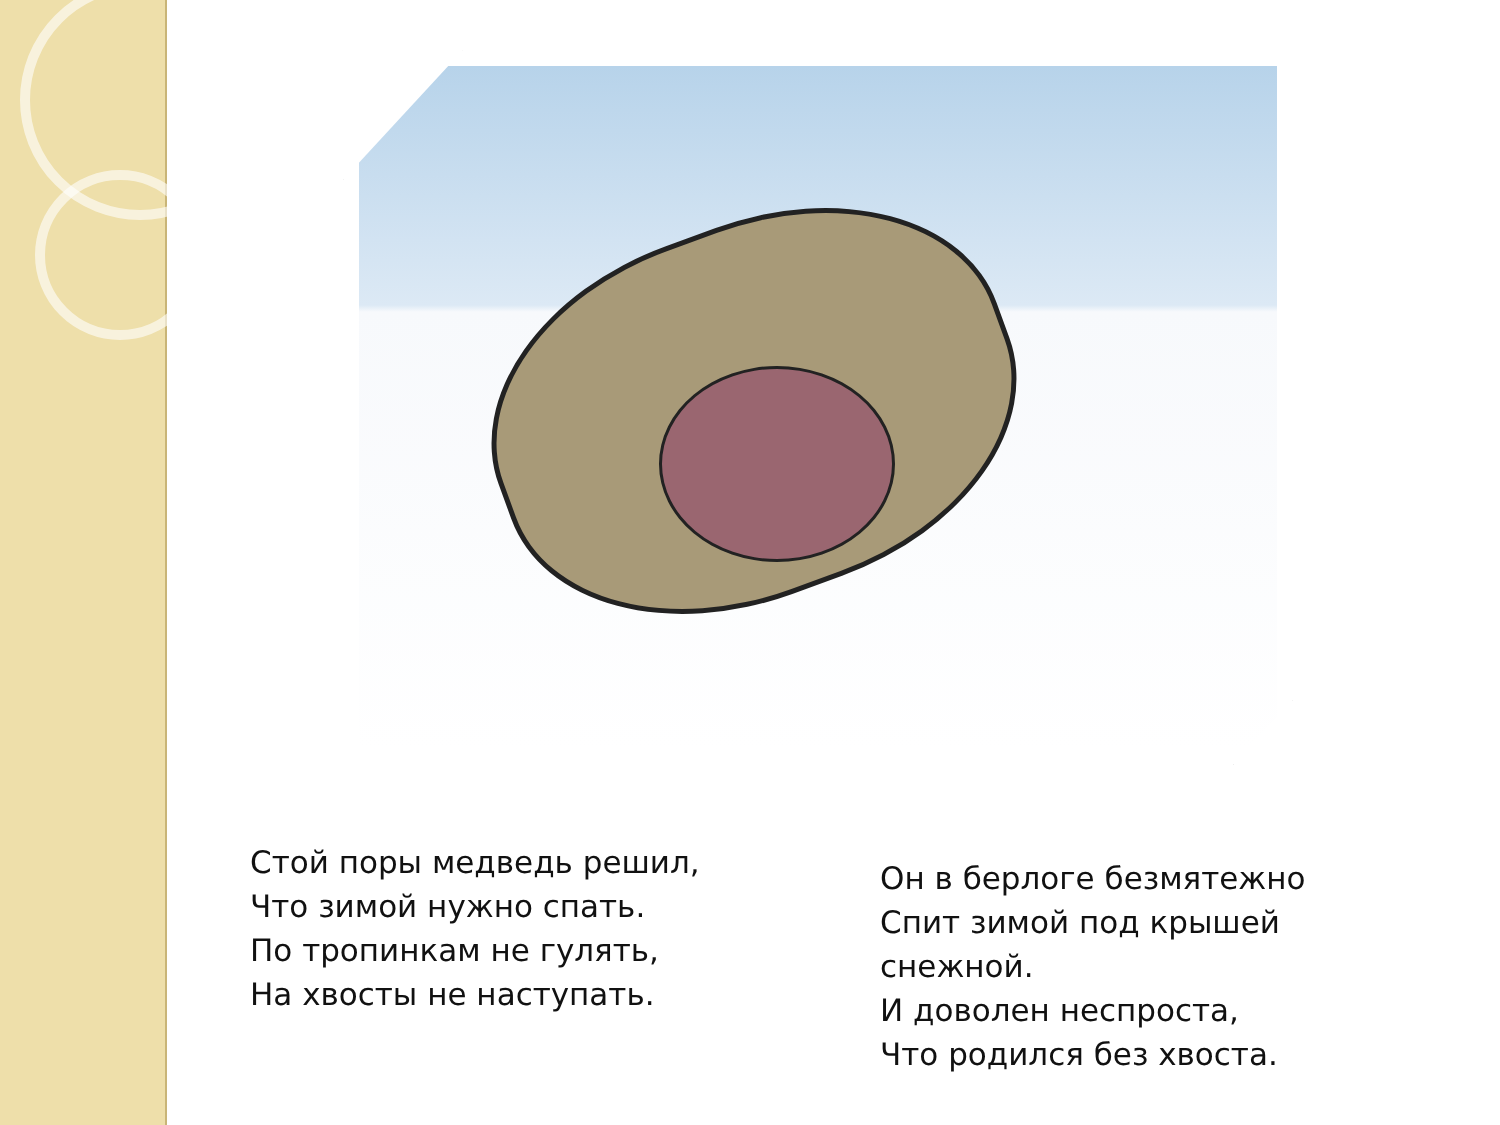Стой поры медведь решил,
Что зимой нужно спать.
По тропинкам не гулять,
На хвосты не наступать.
Он в берлоге безмятежно
Спит зимой под крышей снежной.
И доволен неспроста,
Что родился без хвоста.